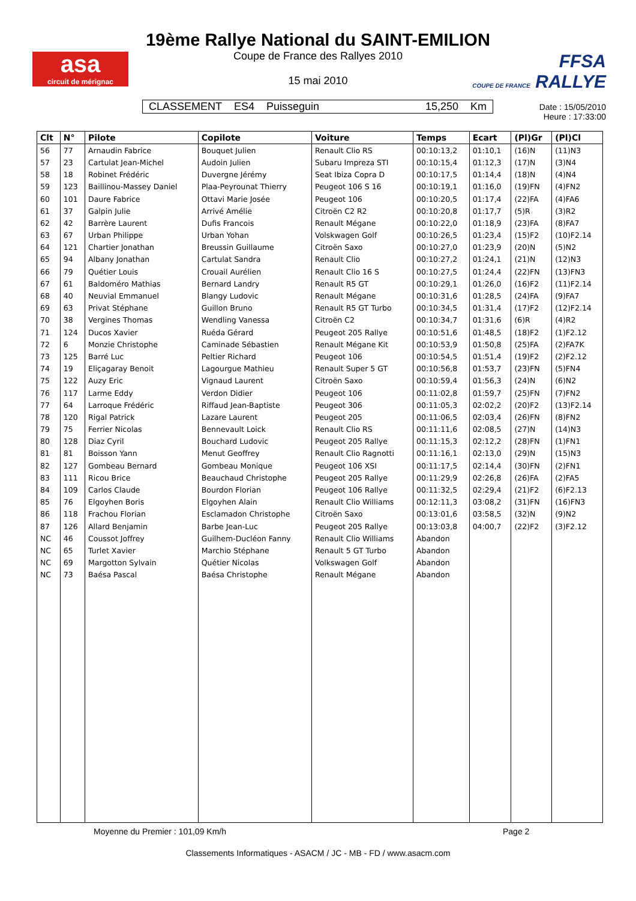asa
circuit de mérignac
19ème Rallye National du SAINT-EMILION
Coupe de France des Rallyes 2010
15 mai 2010
FFSA
COUPE DE FRANCE RALLYE
CLASSEMENT ES4 Puisseguin 15,250 Km
Date : 15/05/2010
Heure : 17:33:00
| Clt | N° | Pilote | Copilote | Voiture | Temps | Ecart | (Pl)Gr | (Pl)Cl |
| --- | --- | --- | --- | --- | --- | --- | --- | --- |
| 56 | 77 | Arnaudin Fabrice | Bouquet Julien | Renault Clio RS | 00:10:13,2 | 01:10,1 | (16)N | (11)N3 |
| 57 | 23 | Cartulat Jean-Michel | Audoin Julien | Subaru Impreza STI | 00:10:15,4 | 01:12,3 | (17)N | (3)N4 |
| 58 | 18 | Robinet Frédéric | Duvergne Jérémy | Seat Ibiza Copra D | 00:10:17,5 | 01:14,4 | (18)N | (4)N4 |
| 59 | 123 | Baillinou-Massey Daniel | Plaa-Peyrounat Thierry | Peugeot 106 S 16 | 00:10:19,1 | 01:16,0 | (19)FN | (4)FN2 |
| 60 | 101 | Daure Fabrice | Ottavi Marie Josée | Peugeot 106 | 00:10:20,5 | 01:17,4 | (22)FA | (4)FA6 |
| 61 | 37 | Galpin Julie | Arrivé Amélie | Citroën C2 R2 | 00:10:20,8 | 01:17,7 | (5)R | (3)R2 |
| 62 | 42 | Barrère Laurent | Dufis Francois | Renault Mégane | 00:10:22,0 | 01:18,9 | (23)FA | (8)FA7 |
| 63 | 67 | Urban Philippe | Urban Yohan | Volskwagen Golf | 00:10:26,5 | 01:23,4 | (15)F2 | (10)F2.14 |
| 64 | 121 | Chartier Jonathan | Breussin Guillaume | Citroën Saxo | 00:10:27,0 | 01:23,9 | (20)N | (5)N2 |
| 65 | 94 | Albany Jonathan | Cartulat Sandra | Renault Clio | 00:10:27,2 | 01:24,1 | (21)N | (12)N3 |
| 66 | 79 | Quétier Louis | Crouail Aurélien | Renault Clio 16 S | 00:10:27,5 | 01:24,4 | (22)FN | (13)FN3 |
| 67 | 61 | Baldoméro Mathias | Bernard Landry | Renault R5 GT | 00:10:29,1 | 01:26,0 | (16)F2 | (11)F2.14 |
| 68 | 40 | Neuvial Emmanuel | Blangy Ludovic | Renault Mégane | 00:10:31,6 | 01:28,5 | (24)FA | (9)FA7 |
| 69 | 63 | Privat Stéphane | Guillon Bruno | Renault R5 GT Turbo | 00:10:34,5 | 01:31,4 | (17)F2 | (12)F2.14 |
| 70 | 38 | Vergines Thomas | Wendling Vanessa | Citroën C2 | 00:10:34,7 | 01:31,6 | (6)R | (4)R2 |
| 71 | 124 | Ducos Xavier | Ruéda Gérard | Peugeot 205 Rallye | 00:10:51,6 | 01:48,5 | (18)F2 | (1)F2.12 |
| 72 | 6 | Monzie Christophe | Caminade Sébastien | Renault Mégane Kit | 00:10:53,9 | 01:50,8 | (25)FA | (2)FA7K |
| 73 | 125 | Barré Luc | Peltier Richard | Peugeot 106 | 00:10:54,5 | 01:51,4 | (19)F2 | (2)F2.12 |
| 74 | 19 | Eliçagaray Benoit | Lagourgue Mathieu | Renault Super 5 GT | 00:10:56,8 | 01:53,7 | (23)FN | (5)FN4 |
| 75 | 122 | Auzy Eric | Vignaud Laurent | Citroën Saxo | 00:10:59,4 | 01:56,3 | (24)N | (6)N2 |
| 76 | 117 | Larme Eddy | Verdon Didier | Peugeot 106 | 00:11:02,8 | 01:59,7 | (25)FN | (7)FN2 |
| 77 | 64 | Larroque Frédéric | Riffaud Jean-Baptiste | Peugeot 306 | 00:11:05,3 | 02:02,2 | (20)F2 | (13)F2.14 |
| 78 | 120 | Rigal Patrick | Lazare Laurent | Peugeot 205 | 00:11:06,5 | 02:03,4 | (26)FN | (8)FN2 |
| 79 | 75 | Ferrier Nicolas | Bennevault Loick | Renault Clio RS | 00:11:11,6 | 02:08,5 | (27)N | (14)N3 |
| 80 | 128 | Diaz Cyril | Bouchard Ludovic | Peugeot 205 Rallye | 00:11:15,3 | 02:12,2 | (28)FN | (1)FN1 |
| 81 | 81 | Boisson Yann | Menut Geoffrey | Renault Clio Ragnotti | 00:11:16,1 | 02:13,0 | (29)N | (15)N3 |
| 82 | 127 | Gombeau Bernard | Gombeau Monique | Peugeot 106 XSI | 00:11:17,5 | 02:14,4 | (30)FN | (2)FN1 |
| 83 | 111 | Ricou Brice | Beauchaud Christophe | Peugeot 205 Rallye | 00:11:29,9 | 02:26,8 | (26)FA | (2)FA5 |
| 84 | 109 | Carlos Claude | Bourdon Florian | Peugeot 106 Rallye | 00:11:32,5 | 02:29,4 | (21)F2 | (6)F2.13 |
| 85 | 76 | Elgoyhen Boris | Elgoyhen Alain | Renault Clio Williams | 00:12:11,3 | 03:08,2 | (31)FN | (16)FN3 |
| 86 | 118 | Frachou Florian | Esclamadon Christophe | Citroën Saxo | 00:13:01,6 | 03:58,5 | (32)N | (9)N2 |
| 87 | 126 | Allard Benjamin | Barbe Jean-Luc | Peugeot 205 Rallye | 00:13:03,8 | 04:00,7 | (22)F2 | (3)F2.12 |
| NC | 46 | Coussot Joffrey | Guilhem-Ducléon Fanny | Renault Clio Williams | Abandon | | | |
| NC | 65 | Turlet Xavier | Marchio Stéphane | Renault 5 GT Turbo | Abandon | | | |
| NC | 69 | Margotton Sylvain | Quétier Nicolas | Volkswagen Golf | Abandon | | | |
| NC | 73 | Baésa Pascal | Baésa Christophe | Renault Mégane | Abandon | | | |
Moyenne du Premier : 101,09 Km/h
Page 2
Classements Informatiques - ASACM / JC - MB - FD / www.asacm.com